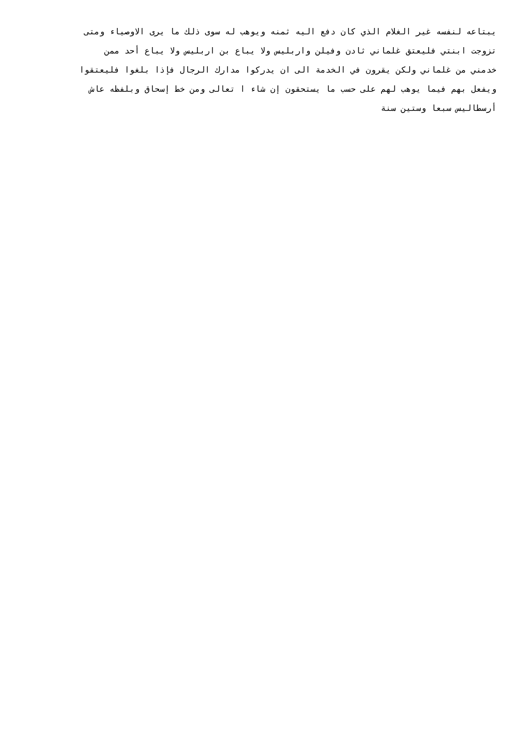يبتاعه لنفسه غير الغلام الذي كان دفع اليه ثمنه ويوهب له سوى ذلك ما يرى الاوصياء ومتى
تزوجت ابنتي فليعتق غلماني ثادن وفيلن واربليس ولا يباع بن اربليس ولا يباع أحد ممن
خدمني من غلماني ولكن يقرون في الخدمة الى ان يدركوا مدارك الرجال فإذا بلغوا فليعتقوا
ويفعل بهم فيما يوهب لهم على حسب ما يستحقون إن شاء ا تعالى ومن خط إسحاق وبلفظه عاش
أرسطاليس سبعا وستين سنة